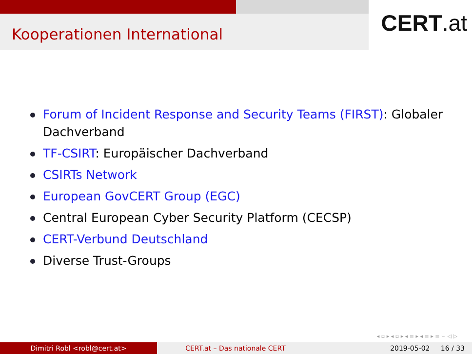Kooperationen International
CERT.at
Forum of Incident Response and Security Teams (FIRST): Globaler Dachverband
TF-CSIRT: Europäischer Dachverband
CSIRTs Network
European GovCERT Group (EGC)
Central European Cyber Security Platform (CECSP)
CERT-Verbund Deutschland
Diverse Trust-Groups
◂ ▫ ▸ ◂ ▫ ▸ ◂ ≡ ▸ ◂ ≡ ▸ ≡ ∽ ◁ ▷
Dimitri Robl <robl@cert.at> CERT.at – Das nationale CERT 2019-05-02 16 / 33